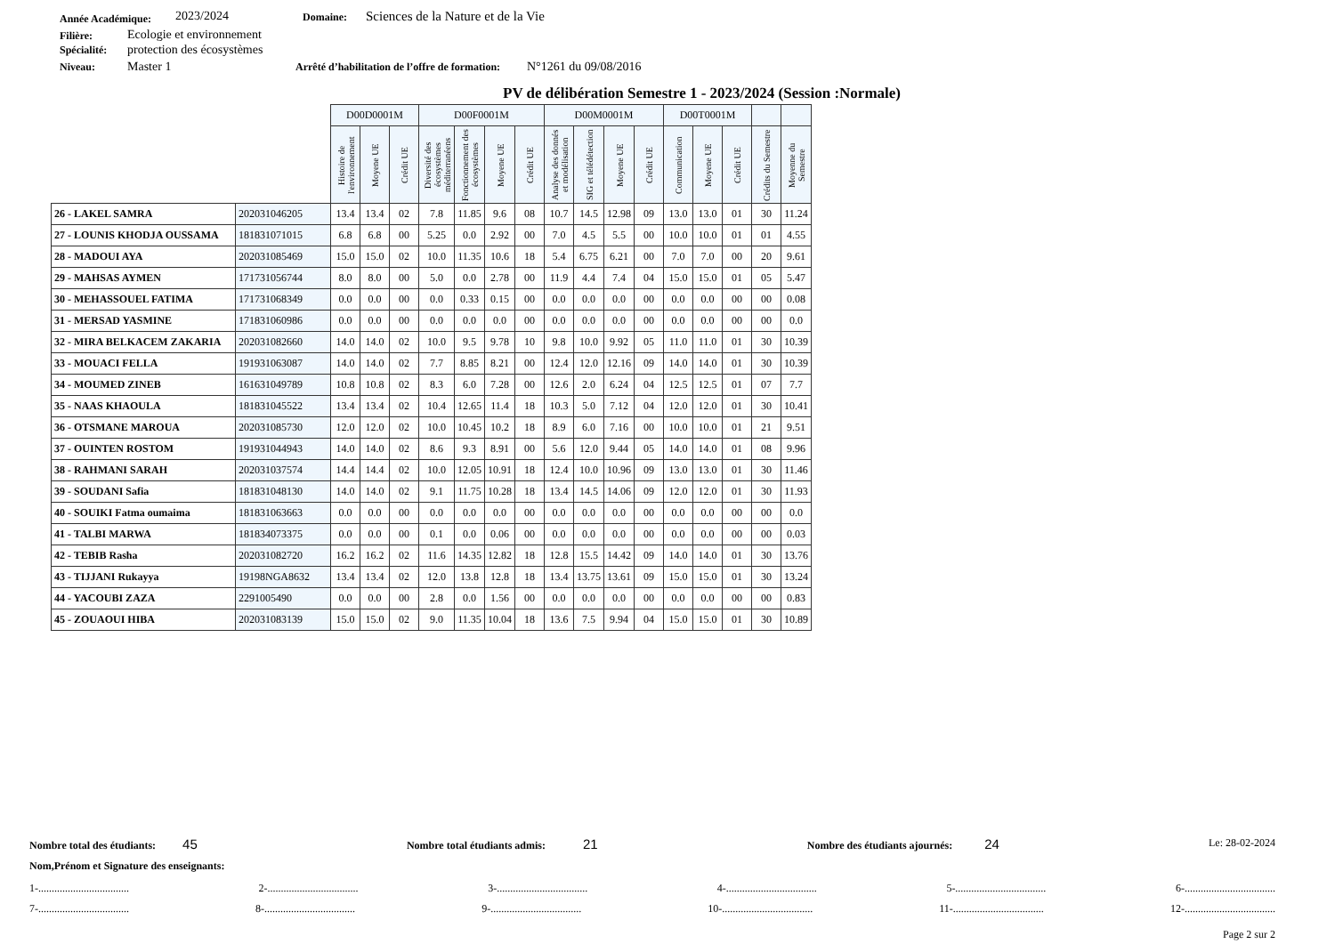Année Académique: 2023/2024 Domaine: Sciences de la Nature et de la Vie
Filière: Ecologie et environnement
Spécialité: protection des écosystèmes
Niveau: Master 1 Arrêté d’habilitation de l’offre de formation: N°1261 du 09/08/2016
PV de délibération Semestre 1 - 2023/2024 (Session :Normale)
| | | D00D0001M | | | D00F0001M | | | | D00M0001M | | | | D00T0001M | | | | |
| | | Histoire de l'environnement | Moyene UE | Crédit UE | Diversité des écosystèmes méditerranéens | Fonctionnement des écosystèmes | Moyene UE | Crédit UE | Analyse des donnés et modélisation | SIG et télédétection | Moyene UE | Crédit UE | Communication | Moyene UE | Crédit UE | Crédits du Semestre | Moyenne du Semestre |
| 26 - LAKEL SAMRA | 202031046205 | 13.4 | 13.4 | 02 | 7.8 | 11.85 | 9.6 | 08 | 10.7 | 14.5 | 12.98 | 09 | 13.0 | 13.0 | 01 | 30 | 11.24 |
| 27 - LOUNIS KHODJA OUSSAMA | 181831071015 | 6.8 | 6.8 | 00 | 5.25 | 0.0 | 2.92 | 00 | 7.0 | 4.5 | 5.5 | 00 | 10.0 | 10.0 | 01 | 01 | 4.55 |
| 28 - MADOUI AYA | 202031085469 | 15.0 | 15.0 | 02 | 10.0 | 11.35 | 10.6 | 18 | 5.4 | 6.75 | 6.21 | 00 | 7.0 | 7.0 | 00 | 20 | 9.61 |
| 29 - MAHSAS AYMEN | 171731056744 | 8.0 | 8.0 | 00 | 5.0 | 0.0 | 2.78 | 00 | 11.9 | 4.4 | 7.4 | 04 | 15.0 | 15.0 | 01 | 05 | 5.47 |
| 30 - MEHASSOUEL FATIMA | 171731068349 | 0.0 | 0.0 | 00 | 0.0 | 0.33 | 0.15 | 00 | 0.0 | 0.0 | 0.0 | 00 | 0.0 | 0.0 | 00 | 00 | 0.08 |
| 31 - MERSAD YASMINE | 171831060986 | 0.0 | 0.0 | 00 | 0.0 | 0.0 | 0.0 | 00 | 0.0 | 0.0 | 0.0 | 00 | 0.0 | 0.0 | 00 | 00 | 0.0 |
| 32 - MIRA BELKACEM ZAKARIA | 202031082660 | 14.0 | 14.0 | 02 | 10.0 | 9.5 | 9.78 | 10 | 9.8 | 10.0 | 9.92 | 05 | 11.0 | 11.0 | 01 | 30 | 10.39 |
| 33 - MOUACI FELLA | 191931063087 | 14.0 | 14.0 | 02 | 7.7 | 8.85 | 8.21 | 00 | 12.4 | 12.0 | 12.16 | 09 | 14.0 | 14.0 | 01 | 30 | 10.39 |
| 34 - MOUMED ZINEB | 161631049789 | 10.8 | 10.8 | 02 | 8.3 | 6.0 | 7.28 | 00 | 12.6 | 2.0 | 6.24 | 04 | 12.5 | 12.5 | 01 | 07 | 7.7 |
| 35 - NAAS KHAOULA | 181831045522 | 13.4 | 13.4 | 02 | 10.4 | 12.65 | 11.4 | 18 | 10.3 | 5.0 | 7.12 | 04 | 12.0 | 12.0 | 01 | 30 | 10.41 |
| 36 - OTSMANE MAROUA | 202031085730 | 12.0 | 12.0 | 02 | 10.0 | 10.45 | 10.2 | 18 | 8.9 | 6.0 | 7.16 | 00 | 10.0 | 10.0 | 01 | 21 | 9.51 |
| 37 - OUINTEN ROSTOM | 191931044943 | 14.0 | 14.0 | 02 | 8.6 | 9.3 | 8.91 | 00 | 5.6 | 12.0 | 9.44 | 05 | 14.0 | 14.0 | 01 | 08 | 9.96 |
| 38 - RAHMANI SARAH | 202031037574 | 14.4 | 14.4 | 02 | 10.0 | 12.05 | 10.91 | 18 | 12.4 | 10.0 | 10.96 | 09 | 13.0 | 13.0 | 01 | 30 | 11.46 |
| 39 - SOUDANI Safia | 181831048130 | 14.0 | 14.0 | 02 | 9.1 | 11.75 | 10.28 | 18 | 13.4 | 14.5 | 14.06 | 09 | 12.0 | 12.0 | 01 | 30 | 11.93 |
| 40 - SOUIKI Fatma oumaima | 181831063663 | 0.0 | 0.0 | 00 | 0.0 | 0.0 | 0.0 | 00 | 0.0 | 0.0 | 0.0 | 00 | 0.0 | 0.0 | 00 | 00 | 0.0 |
| 41 - TALBI MARWA | 181834073375 | 0.0 | 0.0 | 00 | 0.1 | 0.0 | 0.06 | 00 | 0.0 | 0.0 | 0.0 | 00 | 0.0 | 0.0 | 00 | 00 | 0.03 |
| 42 - TEBIB Rasha | 202031082720 | 16.2 | 16.2 | 02 | 11.6 | 14.35 | 12.82 | 18 | 12.8 | 15.5 | 14.42 | 09 | 14.0 | 14.0 | 01 | 30 | 13.76 |
| 43 - TIJJANI Rukayya | 19198NGA8632 | 13.4 | 13.4 | 02 | 12.0 | 13.8 | 12.8 | 18 | 13.4 | 13.75 | 13.61 | 09 | 15.0 | 15.0 | 01 | 30 | 13.24 |
| 44 - YACOUBI ZAZA | 2291005490 | 0.0 | 0.0 | 00 | 2.8 | 0.0 | 1.56 | 00 | 0.0 | 0.0 | 0.0 | 00 | 0.0 | 0.0 | 00 | 00 | 0.83 |
| 45 - ZOUAOUI HIBA | 202031083139 | 15.0 | 15.0 | 02 | 9.0 | 11.35 | 10.04 | 18 | 13.6 | 7.5 | 9.94 | 04 | 15.0 | 15.0 | 01 | 30 | 10.89 |
Nombre total des étudiants: 45 Nombre total étudiants admis: 21 Nombre des étudiants ajournés: 24 Le: 28-02-2024
Nom,Prénom et Signature des enseignants:
1-.................................. 2-.................................. 3-.................................. 4-.................................. 5-.................................. 6-..................................
7-.................................. 8-.................................. 9-.................................. 10-.................................. 11-.................................. 12-..................................
Page 2 sur 2